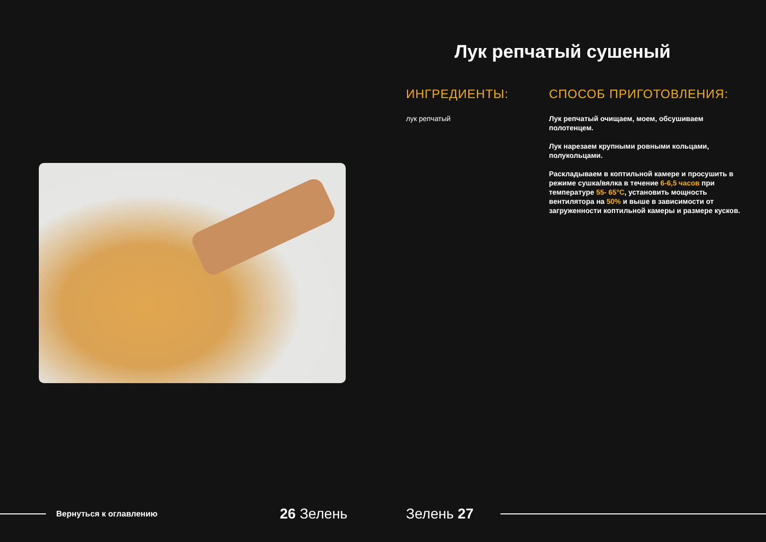Вернуться к оглавлению 26 Зелень
Лук репчатый сушеный
ИНГРЕДИЕНТЫ:
лук репчатый
СПОСОБ ПРИГОТОВЛЕНИЯ:
Лук репчатый очищаем, моем, обсушиваем полотенцем.
Лук нарезаем крупными ровными кольцами, полукольцами.
Раскладываем в коптильной камере и просушить в режиме сушка/вялка в течение 6-6,5 часов при температуре 55- 65°C, установить мощность вентилятора на 50% и выше в зависимости от загруженности коптильной камеры и размере кусков.
Зелень 27